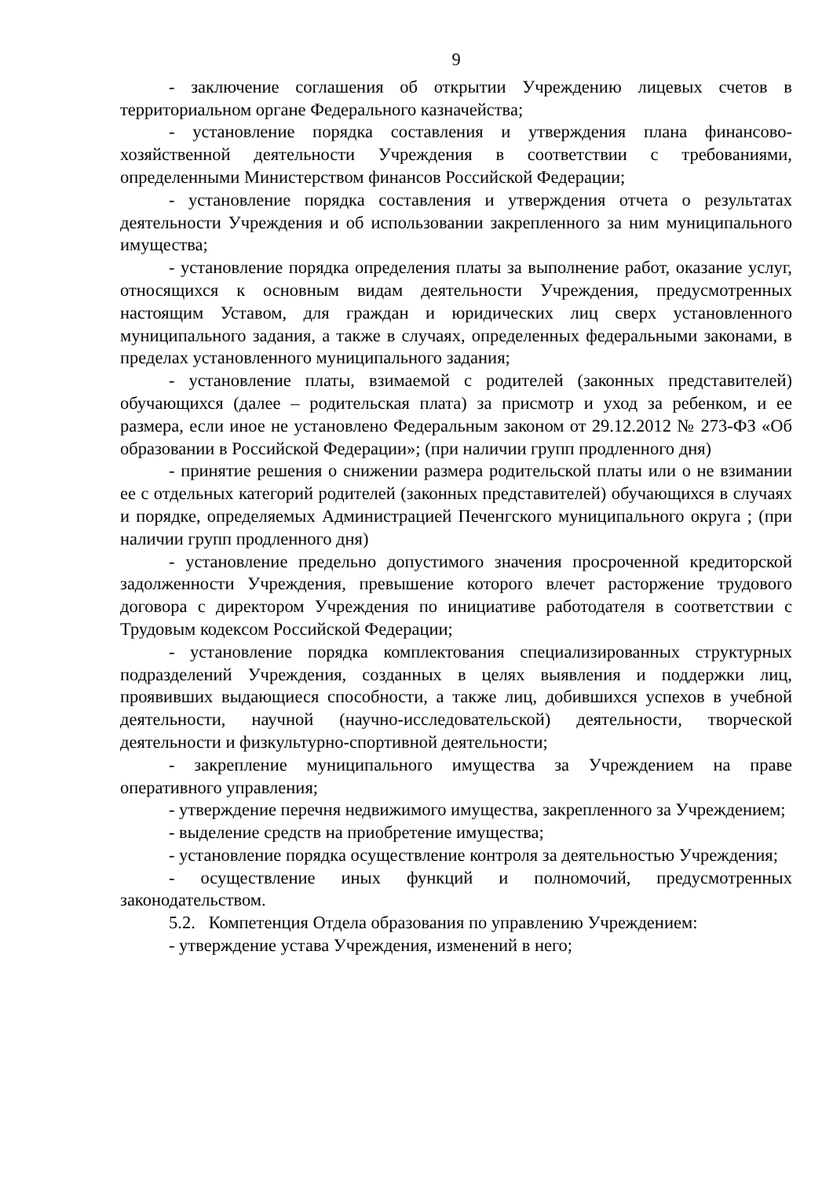9
- заключение соглашения об открытии Учреждению лицевых счетов в территориальном органе Федерального казначейства;
- установление порядка составления и утверждения плана финансово-хозяйственной деятельности Учреждения в соответствии с требованиями, определенными Министерством финансов Российской Федерации;
- установление порядка составления и утверждения отчета о результатах деятельности Учреждения и об использовании закрепленного за ним муниципального имущества;
- установление порядка определения платы за выполнение работ, оказание услуг, относящихся к основным видам деятельности Учреждения, предусмотренных настоящим Уставом, для граждан и юридических лиц сверх установленного муниципального задания, а также в случаях, определенных федеральными законами, в пределах установленного муниципального задания;
- установление платы, взимаемой с родителей (законных представителей) обучающихся (далее – родительская плата) за присмотр и уход за ребенком, и ее размера, если иное не установлено Федеральным законом от 29.12.2012 № 273-ФЗ «Об образовании в Российской Федерации»; (при наличии групп продленного дня)
- принятие решения о снижении размера родительской платы или о не взимании ее с отдельных категорий родителей (законных представителей) обучающихся в случаях и порядке, определяемых Администрацией Печенгского муниципального округа ; (при наличии групп продленного дня)
- установление предельно допустимого значения просроченной кредиторской задолженности Учреждения, превышение которого влечет расторжение трудового договора с директором Учреждения по инициативе работодателя в соответствии с Трудовым кодексом Российской Федерации;
- установление порядка комплектования специализированных структурных подразделений Учреждения, созданных в целях выявления и поддержки лиц, проявивших выдающиеся способности, а также лиц, добившихся успехов в учебной деятельности, научной (научно-исследовательской) деятельности, творческой деятельности и физкультурно-спортивной деятельности;
- закрепление муниципального имущества за Учреждением на праве оперативного управления;
- утверждение перечня недвижимого имущества, закрепленного за Учреждением;
- выделение средств на приобретение имущества;
- установление порядка осуществление контроля за деятельностью Учреждения;
- осуществление иных функций и полномочий, предусмотренных законодательством.
5.2. Компетенция Отдела образования по управлению Учреждением:
- утверждение устава Учреждения, изменений в него;